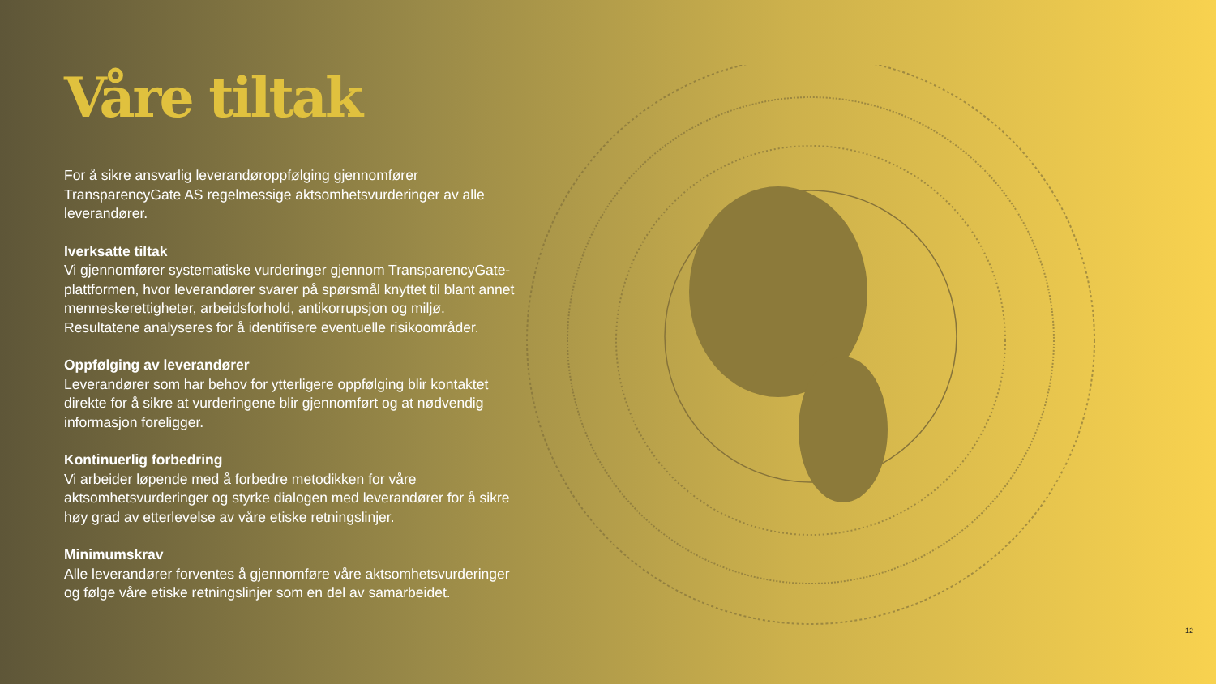Våre tiltak
For å sikre ansvarlig leverandøroppfølging gjennomfører TransparencyGate AS regelmessige aktsomhetsvurderinger av alle leverandører.
Iverksatte tiltak
Vi gjennomfører systematiske vurderinger gjennom TransparencyGate-plattformen, hvor leverandører svarer på spørsmål knyttet til blant annet menneskerettigheter, arbeidsforhold, antikorrupsjon og miljø. Resultatene analyseres for å identifisere eventuelle risikoområder.
Oppfølging av leverandører
Leverandører som har behov for ytterligere oppfølging blir kontaktet direkte for å sikre at vurderingene blir gjennomført og at nødvendig informasjon foreligger.
Kontinuerlig forbedring
Vi arbeider løpende med å forbedre metodikken for våre aktsomhetsvurderinger og styrke dialogen med leverandører for å sikre høy grad av etterlevelse av våre etiske retningslinjer.
Minimumskrav
Alle leverandører forventes å gjennomføre våre aktsomhetsvurderinger og følge våre etiske retningslinjer som en del av samarbeidet.
12